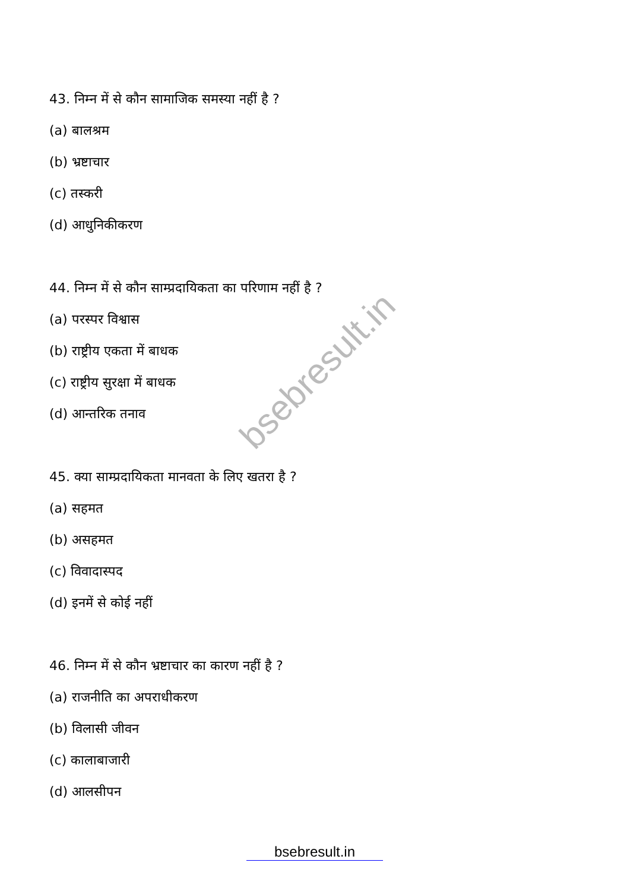bsebresult.in
43. निम्न में से कौन सामाजिक समस्या नहीं है ?
(a) बालश्रम
(b) भ्रष्टाचार
(c) तस्करी
(d) आधुनिकीकरण
44. निम्न में से कौन साम्प्रदायिकता का परिणाम नहीं है ?
(a) परस्पर विश्वास
(b) राष्ट्रीय एकता में बाधक
(c) राष्ट्रीय सुरक्षा में बाधक
(d) आन्तरिक तनाव
45. क्या साम्प्रदायिकता मानवता के लिए खतरा है ?
(a) सहमत
(b) असहमत
(c) विवादास्पद
(d) इनमें से कोई नहीं
46. निम्न में से कौन भ्रष्टाचार का कारण नहीं है ?
(a) राजनीति का अपराधीकरण
(b) विलासी जीवन
(c) कालाबाजारी
(d) आलसीपन
bsebresult.in